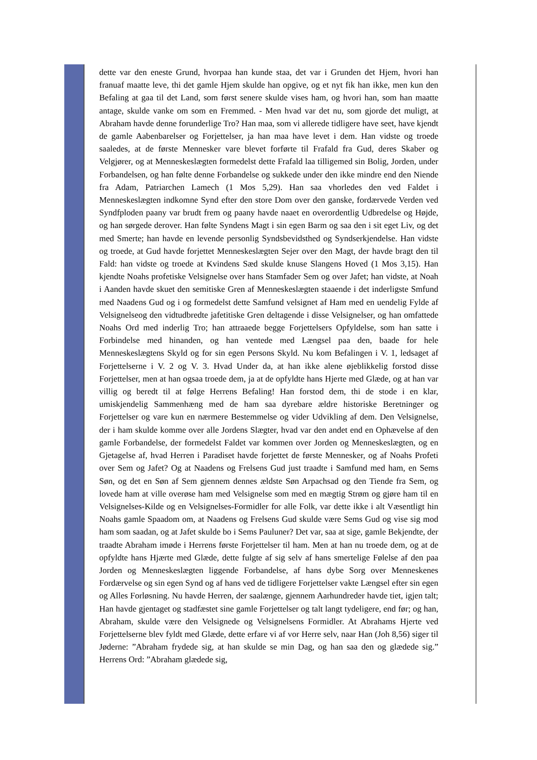dette var den eneste Grund, hvorpaa han kunde staa, det var i Grunden det Hjem, hvori han franuaf maatte leve, thi det gamle Hjem skulde han opgive, og et nyt fik han ikke, men kun den Befaling at gaa til det Land, som først senere skulde vises ham, og hvori han, som han maatte antage, skulde vanke om som en Fremmed. - Men hvad var det nu, som gjorde det muligt, at Abraham havde denne forunderlige Tro? Han maa, som vi allerede tidligere have seet, have kjendt de gamle Aabenbarelser og Forjettelser, ja han maa have levet i dem. Han vidste og troede saaledes, at de første Mennesker vare blevet forførte til Frafald fra Gud, deres Skaber og Velgjører, og at Menneskeslægten formedelst dette Frafald laa tilligemed sin Bolig, Jorden, under Forbandelsen, og han følte denne Forbandelse og sukkede under den ikke mindre end den Niende fra Adam, Patriarchen Lamech (1 Mos 5,29). Han saa vhorledes den ved Faldet i Menneskeslægten indkomne Synd efter den store Dom over den ganske, fordærvede Verden ved Syndfploden paany var brudt frem og paany havde naaet en overordentlig Udbredelse og Højde, og han sørgede derover. Han følte Syndens Magt i sin egen Barm og saa den i sit eget Liv, og det med Smerte; han havde en levende personlig Syndsbevidsthed og Syndserkjendelse. Han vidste og troede, at Gud havde forjettet Menneskeslægten Sejer over den Magt, der havde bragt den til Fald: han vidste og troede at Kvindens Sæd skulde knuse Slangens Hoved (1 Mos 3,15). Han kjendte Noahs profetiske Velsignelse over hans Stamfader Sem og over Jafet; han vidste, at Noah i Aanden havde skuet den semitiske Gren af Menneskeslægten staaende i det inderligste Smfund med Naadens Gud og i og formedelst dette Samfund velsignet af Ham med en uendelig Fylde af Velsignelseog den vidtudbredte jafetitiske Gren deltagende i disse Velsignelser, og han omfattede Noahs Ord med inderlig Tro; han attraaede begge Forjettelsers Opfyldelse, som han satte i Forbindelse med hinanden, og han ventede med Længsel paa den, baade for hele Menneskeslægtens Skyld og for sin egen Persons Skyld. Nu kom Befalingen i V. 1, ledsaget af Forjettelserne i V. 2 og V. 3. Hvad Under da, at han ikke alene øjeblikkelig forstod disse Forjettelser, men at han ogsaa troede dem, ja at de opfyldte hans Hjerte med Glæde, og at han var villig og beredt til at følge Herrens Befaling! Han forstod dem, thi de stode i en klar, umiskjendelig Sammenhæng med de ham saa dyrebare ældre historiske Beretninger og Forjettelser og vare kun en nærmere Bestemmelse og vider Udvikling af dem. Den Velsignelse, der i ham skulde komme over alle Jordens Slægter, hvad var den andet end en Ophævelse af den gamle Forbandelse, der formedelst Faldet var kommen over Jorden og Menneskeslægten, og en Gjetagelse af, hvad Herren i Paradiset havde forjettet de første Mennesker, og af Noahs Profeti over Sem og Jafet? Og at Naadens og Frelsens Gud just traadte i Samfund med ham, en Sems Søn, og det en Søn af Sem gjennem dennes ældste Søn Arpachsad og den Tiende fra Sem, og lovede ham at ville overøse ham med Velsignelse som med en mægtig Strøm og gjøre ham til en Velsignelses-Kilde og en Velsignelses-Formidler for alle Folk, var dette ikke i alt Væsentligt hin Noahs gamle Spaadom om, at Naadens og Frelsens Gud skulde være Sems Gud og vise sig mod ham som saadan, og at Jafet skulde bo i Sems Pauluner? Det var, saa at sige, gamle Bekjendte, der traadte Abraham imøde i Herrens første Forjettelser til ham. Men at han nu troede dem, og at de opfyldte hans Hjærte med Glæde, dette fulgte af sig selv af hans smertelige Følelse af den paa Jorden og Menneskeslægten liggende Forbandelse, af hans dybe Sorg over Menneskenes Fordærvelse og sin egen Synd og af hans ved de tidligere Forjettelser vakte Længsel efter sin egen og Alles Forløsning. Nu havde Herren, der saalænge, gjennem Aarhundreder havde tiet, igjen talt; Han havde gjentaget og stadfæstet sine gamle Forjettelser og talt langt tydeligere, end før; og han, Abraham, skulde være den Velsignede og Velsignelsens Formidler. At Abrahams Hjerte ved Forjettelserne blev fyldt med Glæde, dette erfare vi af vor Herre selv, naar Han (Joh 8,56) siger til Jøderne: ”Abraham frydede sig, at han skulde se min Dag, og han saa den og glædede sig.” Herrens Ord: ”Abraham glædede sig,